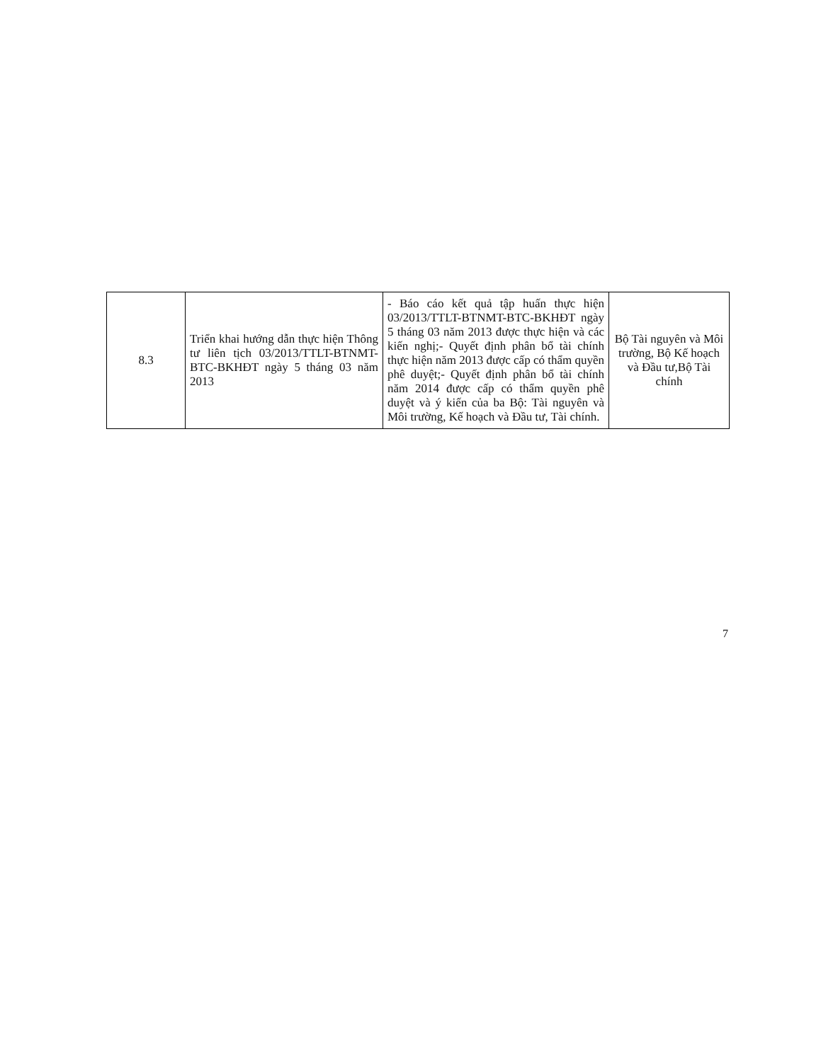| 8.3 | Triển khai hướng dẫn thực hiện Thông tư liên tịch 03/2013/TTLT-BTNMT-BTC-BKHĐT ngày 5 tháng 03 năm 2013 | - Báo cáo kết quả tập huấn thực hiện 03/2013/TTLT-BTNMT-BTC-BKHĐT ngày 5 tháng 03 năm 2013 được thực hiện và các kiến nghị;- Quyết định phân bổ tài chính thực hiện năm 2013 được cấp có thẩm quyền phê duyệt;- Quyết định phân bổ tài chính năm 2014 được cấp có thẩm quyền phê duyệt và ý kiến của ba Bộ: Tài nguyên và Môi trường, Kế hoạch và Đầu tư, Tài chính. | Bộ Tài nguyên và Môi trường, Bộ Kế hoạch và Đầu tư,Bộ Tài chính |
7